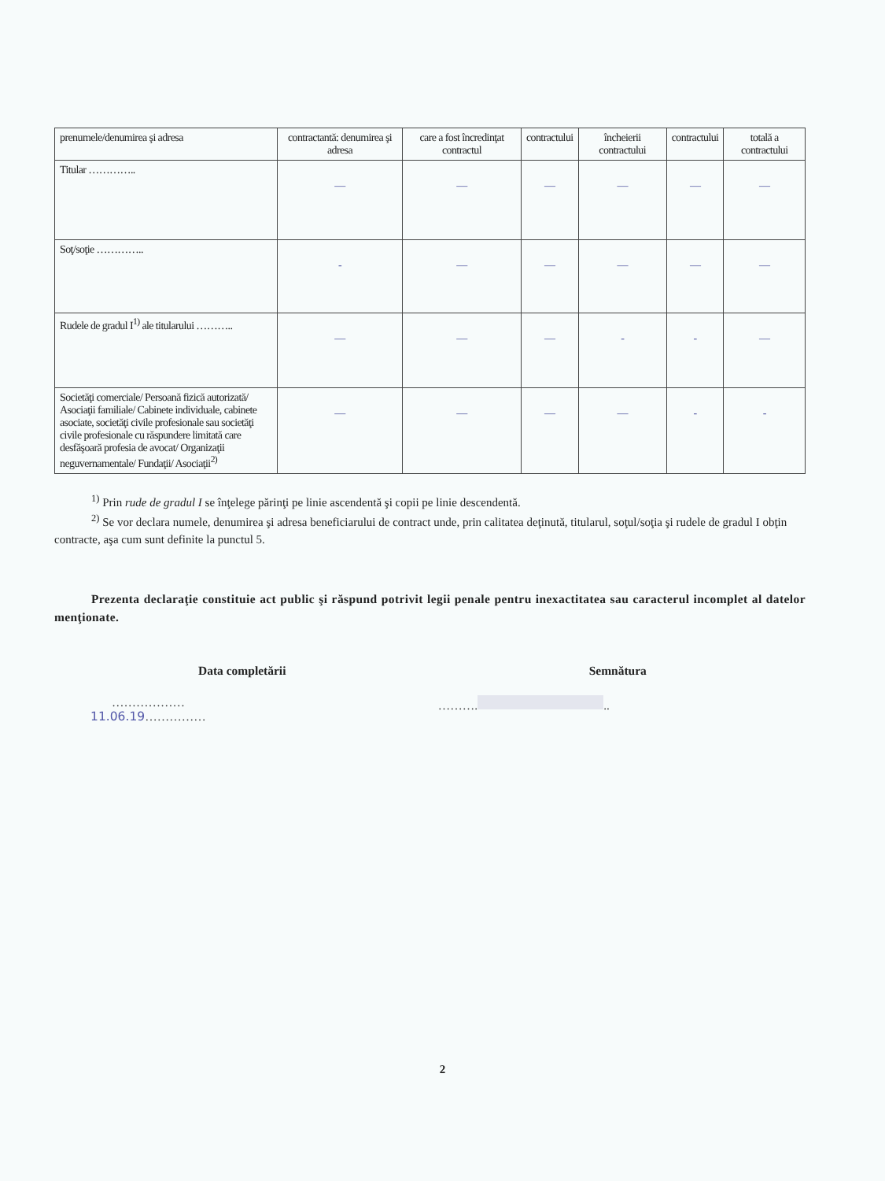| prenumele/denumirea şi adresa | contractantă: denumirea şi adresa | care a fost încredinţat contractul | contractului | încheierii contractului | contractului | totală a contractului |
| --- | --- | --- | --- | --- | --- | --- |
| Titular ………….. | — | — | — | — | — | — |
| Soţ/soţie ………….. | - | — | — | — | — | — |
| Rudele de gradul I<sup>1)</sup> ale titularului ……….. | — | — | — | - | - | — |
| Societăţi comerciale/ Persoană fizică autorizată/ Asociaţii familiale/ Cabinete individuale, cabinete asociate, societăţi civile profesionale sau societăţi civile profesionale cu răspundere limitată care desfăşoară profesia de avocat/ Organizaţii neguvernamentale/ Fundaţii/ Asociaţii<sup>2)</sup> | — | — | — | — | - | - |
<sup>1)</sup> Prin rude de gradul I se înţelege părinţi pe linie ascendentă şi copii pe linie descendentă.
<sup>2)</sup> Se vor declara numele, denumirea şi adresa beneficiarului de contract unde, prin calitatea deţinută, titularul, soţul/soţia şi rudele de gradul I obţin contracte, aşa cum sunt definite la punctul 5.
Prezenta declaraţie constituie act public şi răspund potrivit legii penale pentru inexactitatea sau caracterul incomplet al datelor menţionate.
Data completării
………………11.06.19……………
Semnătura
………. ..
2